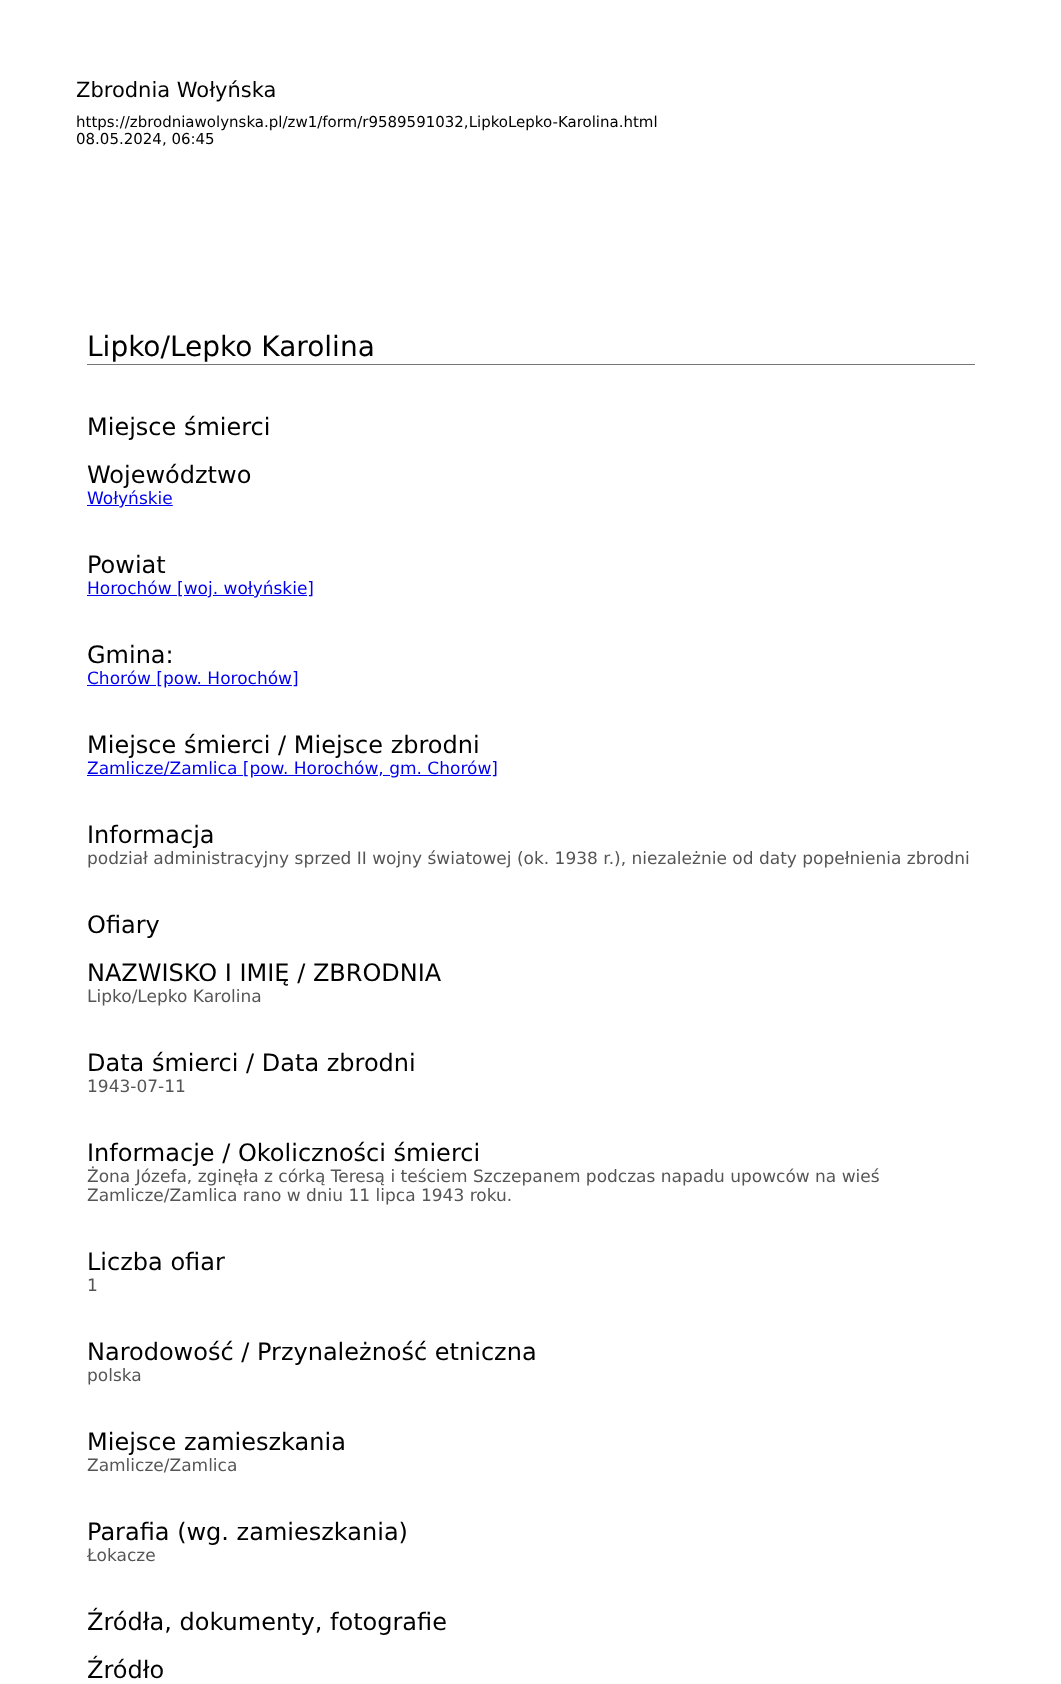Zbrodnia Wołyńska
https://zbrodniawolynska.pl/zw1/form/r9589591032,LipkoLepko-Karolina.html
08.05.2024, 06:45
Lipko/Lepko Karolina
Miejsce śmierci
Województwo
Wołyńskie
Powiat
Horochów [woj. wołyńskie]
Gmina:
Chorów [pow. Horochów]
Miejsce śmierci / Miejsce zbrodni
Zamlicze/Zamlica [pow. Horochów, gm. Chorów]
Informacja
podział administracyjny sprzed II wojny światowej (ok. 1938 r.), niezależnie od daty popełnienia zbrodni
Ofiary
NAZWISKO I IMIĘ / ZBRODNIA
Lipko/Lepko Karolina
Data śmierci / Data zbrodni
1943-07-11
Informacje / Okoliczności śmierci
Żona Józefa, zginęła z córką Teresą i teściem Szczepanem podczas napadu upowców na wieś Zamlicze/Zamlica rano w dniu 11 lipca 1943 roku.
Liczba ofiar
1
Narodowość / Przynależność etniczna
polska
Miejsce zamieszkania
Zamlicze/Zamlica
Parafia (wg. zamieszkania)
Łokacze
Źródła, dokumenty, fotografie
Źródło